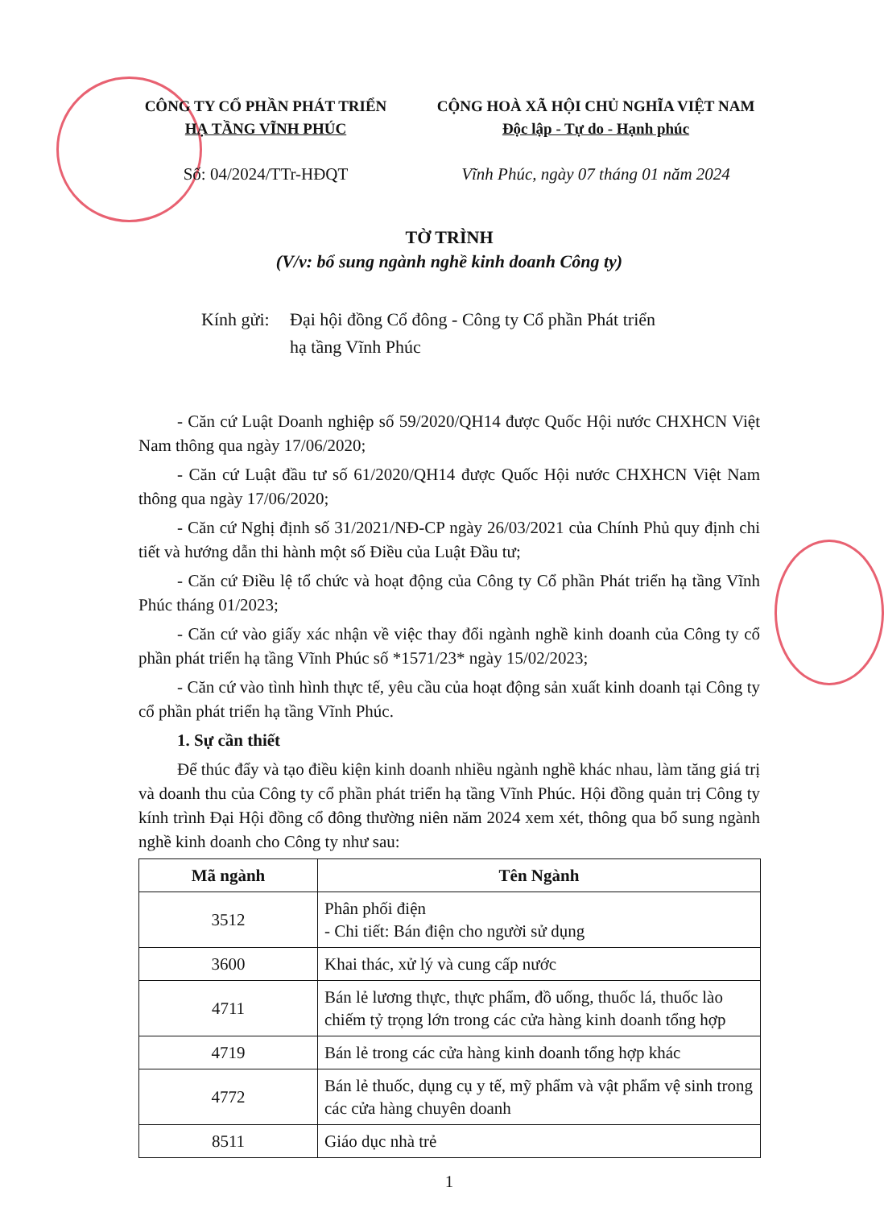CÔNG TY CỔ PHẦN PHÁT TRIỂN
HẠ TẦNG VĨNH PHÚC
Số: 04/2024/TTr-HĐQT
CỘNG HOÀ XÃ HỘI CHỦ NGHĨA VIỆT NAM
Độc lập - Tự do - Hạnh phúc
Vĩnh Phúc, ngày 07 tháng 01 năm 2024
TỜ TRÌNH
(V/v: bổ sung ngành nghề kinh doanh Công ty)
Kính gửi:
Đại hội đồng Cổ đông - Công ty Cổ phần Phát triển
hạ tầng Vĩnh Phúc
- Căn cứ Luật Doanh nghiệp số 59/2020/QH14 được Quốc Hội nước CHXHCN Việt Nam thông qua ngày 17/06/2020;
- Căn cứ Luật đầu tư số 61/2020/QH14 được Quốc Hội nước CHXHCN Việt Nam thông qua ngày 17/06/2020;
- Căn cứ Nghị định số 31/2021/NĐ-CP ngày 26/03/2021 của Chính Phủ quy định chi tiết và hướng dẫn thi hành một số Điều của Luật Đầu tư;
- Căn cứ Điều lệ tổ chức và hoạt động của Công ty Cổ phần Phát triển hạ tầng Vĩnh Phúc tháng 01/2023;
- Căn cứ vào giấy xác nhận về việc thay đổi ngành nghề kinh doanh của Công ty cổ phần phát triển hạ tầng Vĩnh Phúc số *1571/23* ngày 15/02/2023;
- Căn cứ vào tình hình thực tế, yêu cầu của hoạt động sản xuất kinh doanh tại Công ty cổ phần phát triển hạ tầng Vĩnh Phúc.
1. Sự cần thiết
Để thúc đẩy và tạo điều kiện kinh doanh nhiều ngành nghề khác nhau, làm tăng giá trị và doanh thu của Công ty cổ phần phát triển hạ tầng Vĩnh Phúc. Hội đồng quản trị Công ty kính trình Đại Hội đồng cổ đông thường niên năm 2024 xem xét, thông qua bổ sung ngành nghề kinh doanh cho Công ty như sau:
| Mã ngành | Tên Ngành |
| --- | --- |
| 3512 | Phân phối điện - Chi tiết: Bán điện cho người sử dụng |
| 3600 | Khai thác, xử lý và cung cấp nước |
| 4711 | Bán lẻ lương thực, thực phẩm, đồ uống, thuốc lá, thuốc lào chiếm tỷ trọng lớn trong các cửa hàng kinh doanh tổng hợp |
| 4719 | Bán lẻ trong các cửa hàng kinh doanh tổng hợp khác |
| 4772 | Bán lẻ thuốc, dụng cụ y tế, mỹ phẩm và vật phẩm vệ sinh trong các cửa hàng chuyên doanh |
| 8511 | Giáo dục nhà trẻ |
1